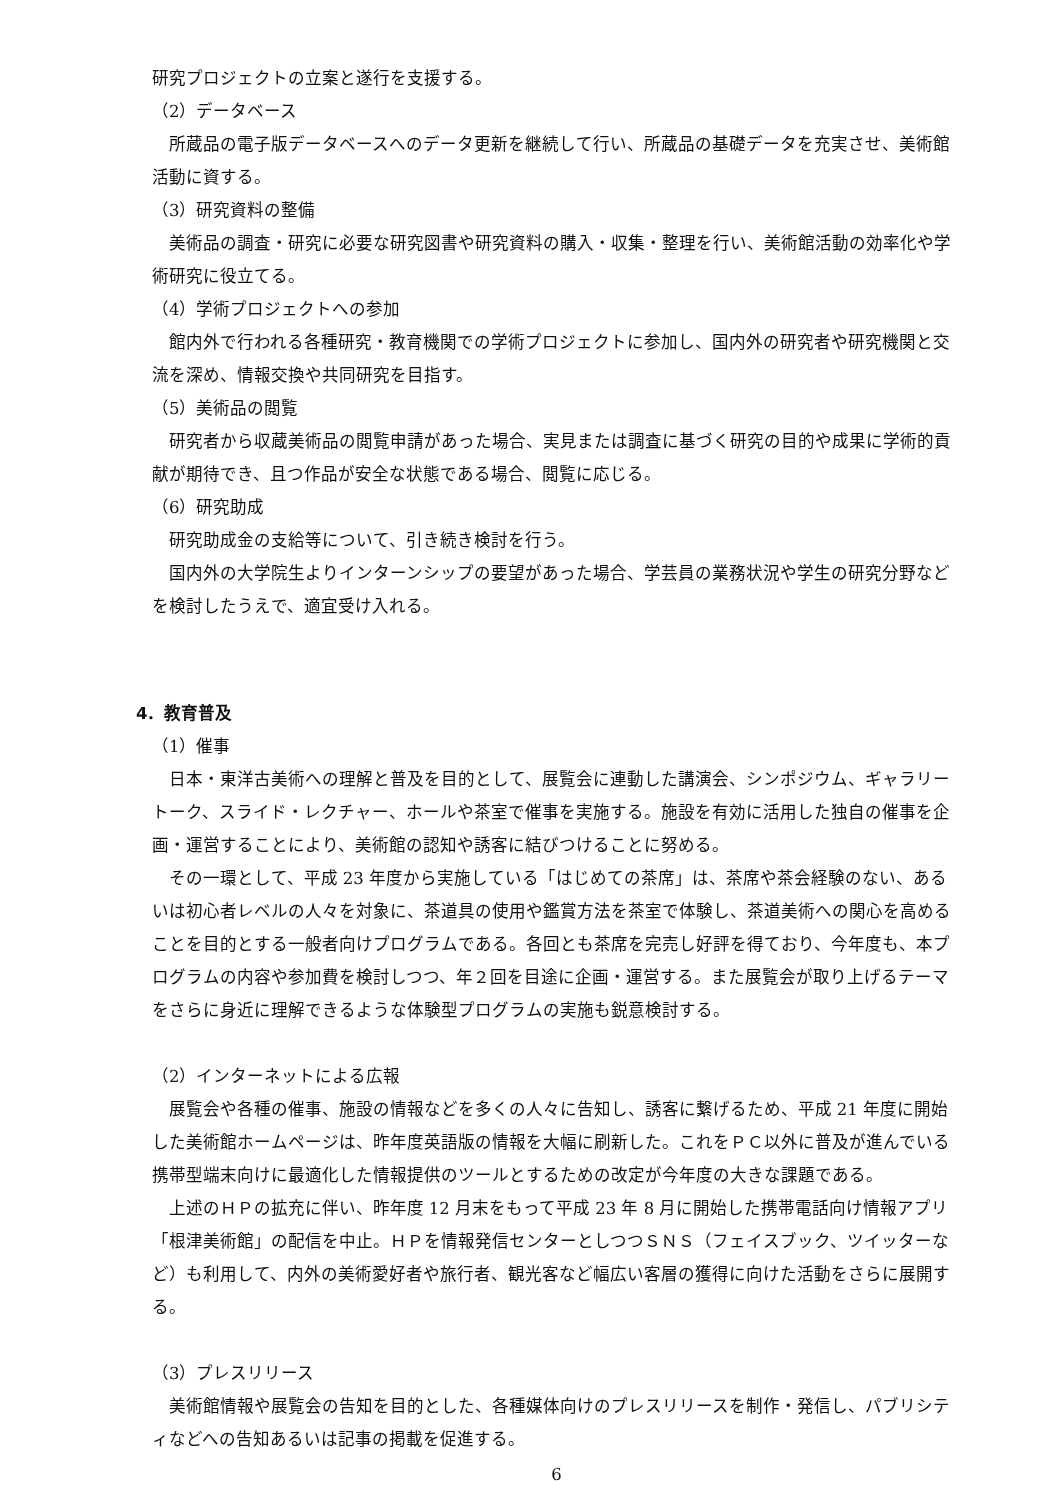研究プロジェクトの立案と遂行を支援する。
（2）データベース
所蔵品の電子版データベースへのデータ更新を継続して行い、所蔵品の基礎データを充実させ、美術館活動に資する。
（3）研究資料の整備
美術品の調査・研究に必要な研究図書や研究資料の購入・収集・整理を行い、美術館活動の効率化や学術研究に役立てる。
（4）学術プロジェクトへの参加
館内外で行われる各種研究・教育機関での学術プロジェクトに参加し、国内外の研究者や研究機関と交流を深め、情報交換や共同研究を目指す。
（5）美術品の閲覧
研究者から収蔵美術品の閲覧申請があった場合、実見または調査に基づく研究の目的や成果に学術的貢献が期待でき、且つ作品が安全な状態である場合、閲覧に応じる。
（6）研究助成
研究助成金の支給等について、引き続き検討を行う。
国内外の大学院生よりインターンシップの要望があった場合、学芸員の業務状況や学生の研究分野などを検討したうえで、適宜受け入れる。
4．教育普及
（1）催事
日本・東洋古美術への理解と普及を目的として、展覧会に連動した講演会、シンポジウム、ギャラリートーク、スライド・レクチャー、ホールや茶室で催事を実施する。施設を有効に活用した独自の催事を企画・運営することにより、美術館の認知や誘客に結びつけることに努める。
その一環として、平成 23 年度から実施している「はじめての茶席」は、茶席や茶会経験のない、あるいは初心者レベルの人々を対象に、茶道具の使用や鑑賞方法を茶室で体験し、茶道美術への関心を高めることを目的とする一般者向けプログラムである。各回とも茶席を完売し好評を得ており、今年度も、本プログラムの内容や参加費を検討しつつ、年２回を目途に企画・運営する。また展覧会が取り上げるテーマをさらに身近に理解できるような体験型プログラムの実施も鋭意検討する。
（2）インターネットによる広報
展覧会や各種の催事、施設の情報などを多くの人々に告知し、誘客に繋げるため、平成 21 年度に開始した美術館ホームページは、昨年度英語版の情報を大幅に刷新した。これをＰＣ以外に普及が進んでいる携帯型端末向けに最適化した情報提供のツールとするための改定が今年度の大きな課題である。
上述のＨＰの拡充に伴い、昨年度 12 月末をもって平成 23 年 8 月に開始した携帯電話向け情報アプリ「根津美術館」の配信を中止。ＨＰを情報発信センターとしつつＳＮＳ（フェイスブック、ツイッターなど）も利用して、内外の美術愛好者や旅行者、観光客など幅広い客層の獲得に向けた活動をさらに展開する。
（3）プレスリリース
美術館情報や展覧会の告知を目的とした、各種媒体向けのプレスリリースを制作・発信し、パブリシティなどへの告知あるいは記事の掲載を促進する。
6